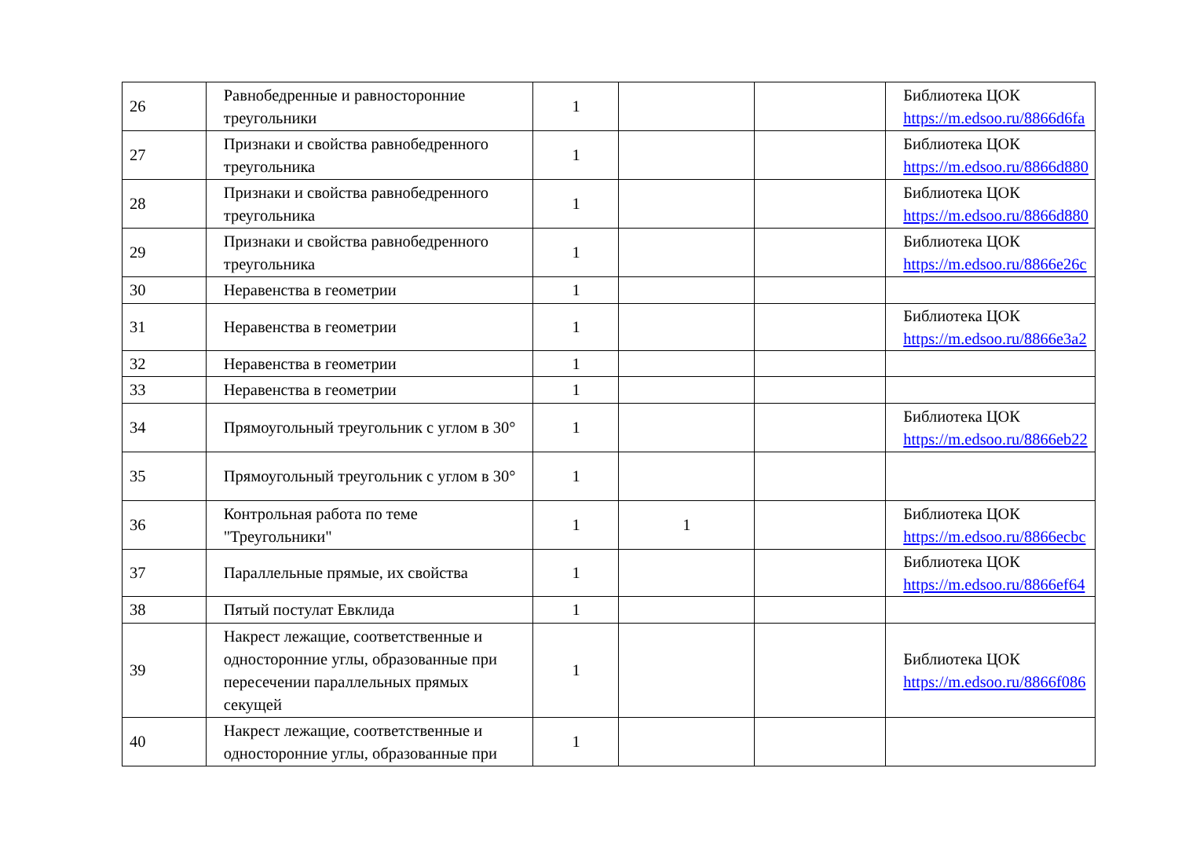| 26 | Равнобедренные и равносторонние треугольники | 1 | | | Библиотека ЦОК https://m.edsoo.ru/8866d6fa |
| 27 | Признаки и свойства равнобедренного треугольника | 1 | | | Библиотека ЦОК https://m.edsoo.ru/8866d880 |
| 28 | Признаки и свойства равнобедренного треугольника | 1 | | | Библиотека ЦОК https://m.edsoo.ru/8866d880 |
| 29 | Признаки и свойства равнобедренного треугольника | 1 | | | Библиотека ЦОК https://m.edsoo.ru/8866e26c |
| 30 | Неравенства в геометрии | 1 | | | |
| 31 | Неравенства в геометрии | 1 | | | Библиотека ЦОК https://m.edsoo.ru/8866e3a2 |
| 32 | Неравенства в геометрии | 1 | | | |
| 33 | Неравенства в геометрии | 1 | | | |
| 34 | Прямоугольный треугольник с углом в 30° | 1 | | | Библиотека ЦОК https://m.edsoo.ru/8866eb22 |
| 35 | Прямоугольный треугольник с углом в 30° | 1 | | | |
| 36 | Контрольная работа по теме "Треугольники" | 1 | 1 | | Библиотека ЦОК https://m.edsoo.ru/8866ecbc |
| 37 | Параллельные прямые, их свойства | 1 | | | Библиотека ЦОК https://m.edsoo.ru/8866ef64 |
| 38 | Пятый постулат Евклида | 1 | | | |
| 39 | Накрест лежащие, соответственные и односторонние углы, образованные при пересечении параллельных прямых секущей | 1 | | | Библиотека ЦОК https://m.edsoo.ru/8866f086 |
| 40 | Накрест лежащие, соответственные и односторонние углы, образованные при | 1 | | | |